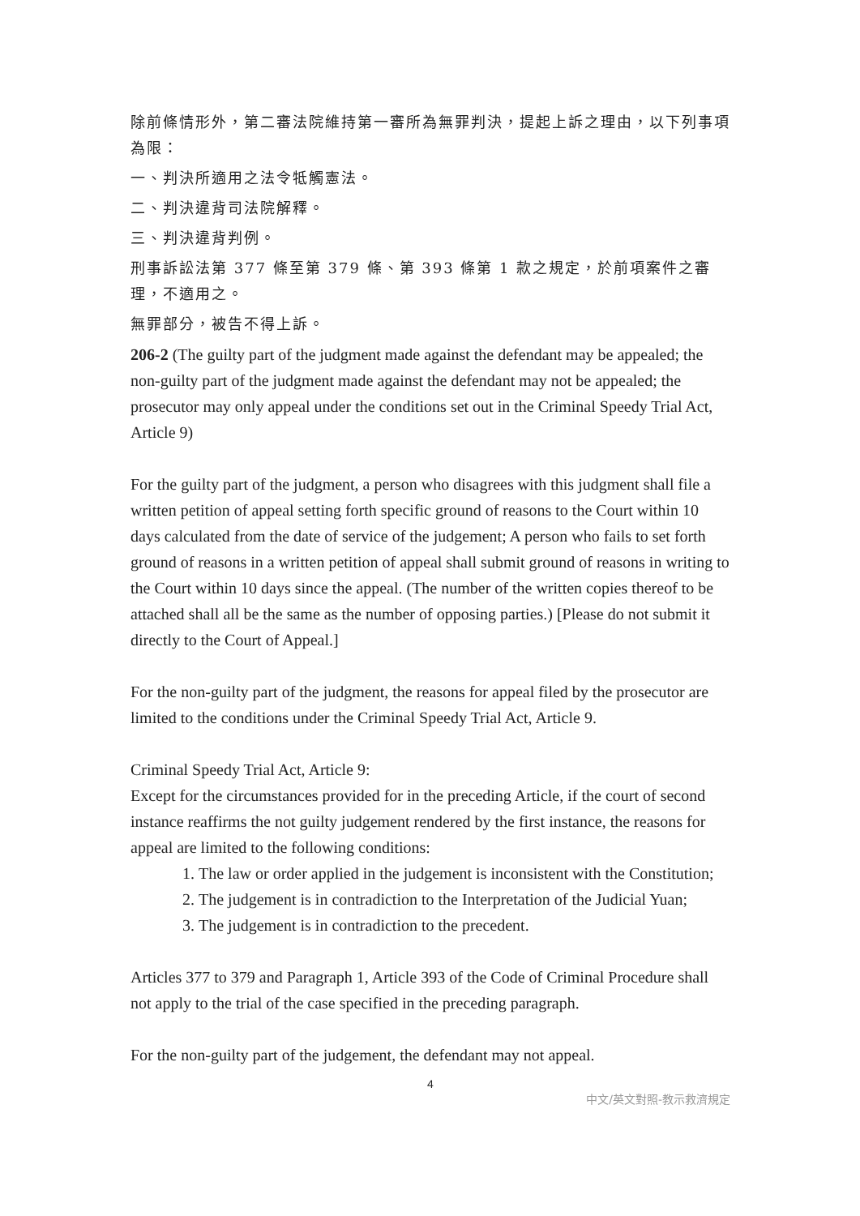除前條情形外，第二審法院維持第一審所為無罪判決，提起上訴之理由，以下列事項為限：
一、判決所適用之法令牴觸憲法。
二、判決違背司法院解釋。
三、判決違背判例。
刑事訴訟法第 377 條至第 379 條、第 393 條第 1 款之規定，於前項案件之審理，不適用之。
無罪部分，被告不得上訴。
206-2 (The guilty part of the judgment made against the defendant may be appealed; the non-guilty part of the judgment made against the defendant may not be appealed; the prosecutor may only appeal under the conditions set out in the Criminal Speedy Trial Act, Article 9)
For the guilty part of the judgment, a person who disagrees with this judgment shall file a written petition of appeal setting forth specific ground of reasons to the Court within 10 days calculated from the date of service of the judgement; A person who fails to set forth ground of reasons in a written petition of appeal shall submit ground of reasons in writing to the Court within 10 days since the appeal. (The number of the written copies thereof to be attached shall all be the same as the number of opposing parties.) [Please do not submit it directly to the Court of Appeal.]
For the non-guilty part of the judgment, the reasons for appeal filed by the prosecutor are limited to the conditions under the Criminal Speedy Trial Act, Article 9.
Criminal Speedy Trial Act, Article 9:
Except for the circumstances provided for in the preceding Article, if the court of second instance reaffirms the not guilty judgement rendered by the first instance, the reasons for appeal are limited to the following conditions:
1. The law or order applied in the judgement is inconsistent with the Constitution;
2. The judgement is in contradiction to the Interpretation of the Judicial Yuan;
3. The judgement is in contradiction to the precedent.
Articles 377 to 379 and Paragraph 1, Article 393 of the Code of Criminal Procedure shall not apply to the trial of the case specified in the preceding paragraph.
For the non-guilty part of the judgement, the defendant may not appeal.
4
中文/英文對照-教示救濟規定